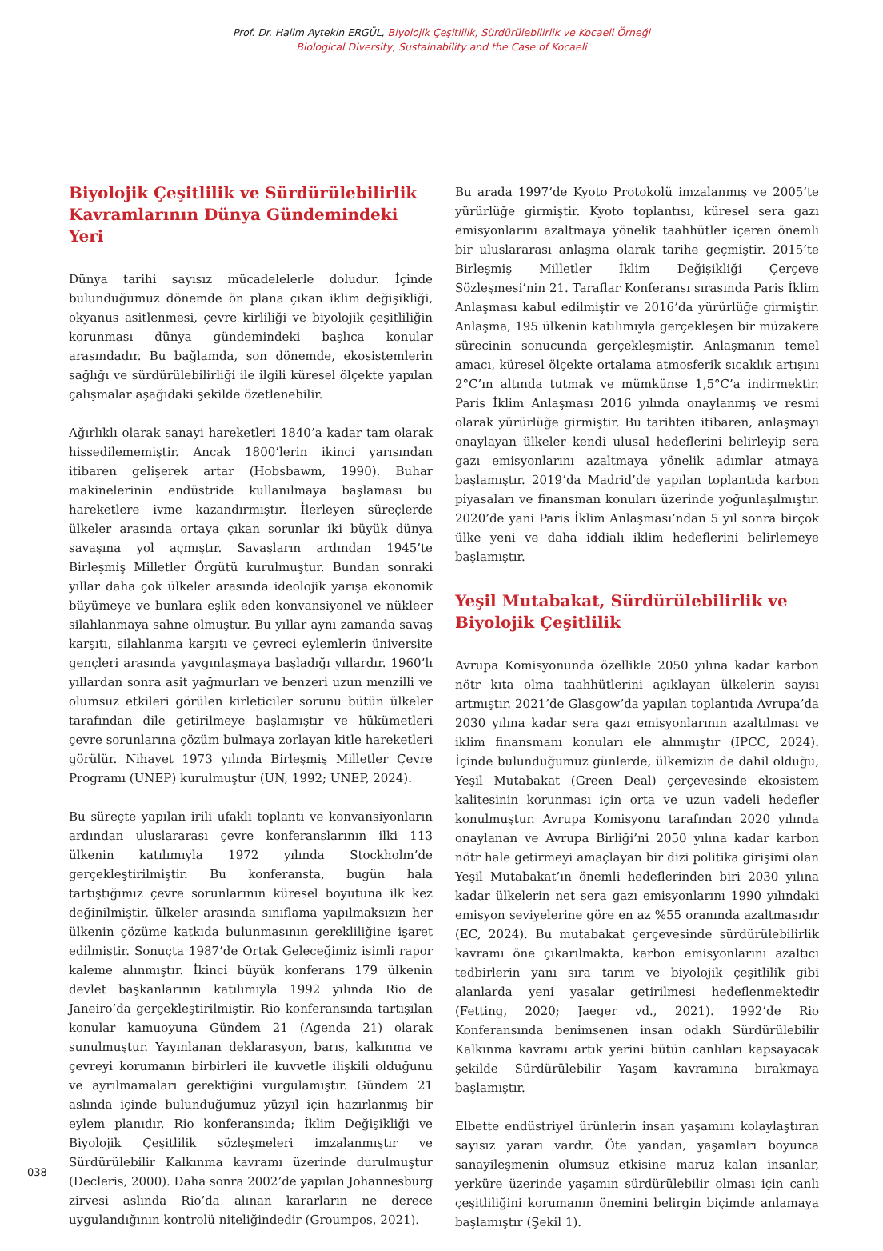Prof. Dr. Halim Aytekin ERGÜL, Biyolojik Çeşitlilik, Sürdürülebilirlik ve Kocaeli Örneği
Biological Diversity, Sustainability and the Case of Kocaeli
Biyolojik Çeşitlilik ve Sürdürülebilirlik Kavramlarının Dünya Gündemindeki Yeri
Dünya tarihi sayısız mücadelelerle doludur. İçinde bulunduğumuz dönemde ön plana çıkan iklim değişikliği, okyanus asitlenmesi, çevre kirliliği ve biyolojik çeşitliliğin korunması dünya gündemindeki başlıca konular arasındadır. Bu bağlamda, son dönemde, ekosistemlerin sağlığı ve sürdürülebilirliği ile ilgili küresel ölçekte yapılan çalışmalar aşağıdaki şekilde özetlenebilir.
Ağırlıklı olarak sanayi hareketleri 1840’a kadar tam olarak hissedilememiştir. Ancak 1800’lerin ikinci yarısından itibaren gelişerek artar (Hobsbawm, 1990). Buhar makinelerinin endüstride kullanılmaya başlaması bu hareketlere ivme kazandırmıştır. İlerleyen süreçlerde ülkeler arasında ortaya çıkan sorunlar iki büyük dünya savaşına yol açmıştır. Savaşların ardından 1945’te Birleşmiş Milletler Örgütü kurulmuştur. Bundan sonraki yıllar daha çok ülkeler arasında ideolojik yarışa ekonomik büyümeye ve bunlara eşlik eden konvansiyonel ve nükleer silahlanmaya sahne olmuştur. Bu yıllar aynı zamanda savaş karşıtı, silahlanma karşıtı ve çevreci eylemlerin üniversite gençleri arasında yaygınlaşmaya başladığı yıllardır. 1960’lı yıllardan sonra asit yağmurları ve benzeri uzun menzilli ve olumsuz etkileri görülen kirleticiler sorunu bütün ülkeler tarafından dile getirilmeye başlamıştır ve hükümetleri çevre sorunlarına çözüm bulmaya zorlayan kitle hareketleri görülür. Nihayet 1973 yılında Birleşmiş Milletler Çevre Programı (UNEP) kurulmuştur (UN, 1992; UNEP, 2024).
Bu süreçte yapılan irili ufaklı toplantı ve konvansiyonların ardından uluslararası çevre konferanslarının ilki 113 ülkenin katılımıyla 1972 yılında Stockholm’de gerçekleştirilmiştir. Bu konferansta, bugün hala tartıştığımız çevre sorunlarının küresel boyutuna ilk kez değinilmiştir, ülkeler arasında sınıflama yapılmaksızın her ülkenin çözüme katkıda bulunmasının gerekliliğine işaret edilmiştir. Sonuçta 1987’de Ortak Geleceğimiz isimli rapor kaleme alınmıştır. İkinci büyük konferans 179 ülkenin devlet başkanlarının katılımıyla 1992 yılında Rio de Janeiro’da gerçekleştirilmiştir. Rio konferansında tartışılan konular kamuoyuna Gündem 21 (Agenda 21) olarak sunulmuştur. Yayınlanan deklarasyon, barış, kalkınma ve çevreyi korumanın birbirleri ile kuvvetle ilişkili olduğunu ve ayrılmamaları gerektiğini vurgulamıştır. Gündem 21 aslında içinde bulunduğumuz yüzyıl için hazırlanmış bir eylem planıdır. Rio konferansında; İklim Değişikliği ve Biyolojik Çeşitlilik sözleşmeleri imzalanmıştır ve Sürdürülebilir Kalkınma kavramı üzerinde durulmuştur (Decleris, 2000). Daha sonra 2002’de yapılan Johannesburg zirvesi aslında Rio’da alınan kararların ne derece uygulandığının kontrolü niteliğindedir (Groumpos, 2021).
Bu arada 1997’de Kyoto Protokolü imzalanmış ve 2005’te yürürlüğe girmiştir. Kyoto toplantısı, küresel sera gazı emisyonlarını azaltmaya yönelik taahhütler içeren önemli bir uluslararası anlaşma olarak tarihe geçmiştir. 2015’te Birleşmiş Milletler İklim Değişikliği Çerçeve Sözleşmesi’nin 21. Taraflar Konferansı sırasında Paris İklim Anlaşması kabul edilmiştir ve 2016’da yürürlüğe girmiştir. Anlaşma, 195 ülkenin katılımıyla gerçekleşen bir müzakere sürecinin sonucunda gerçekleşmiştir. Anlaşmanın temel amacı, küresel ölçekte ortalama atmosferik sıcaklık artışını 2°C’ın altında tutmak ve mümkünse 1,5°C’a indirmektir. Paris İklim Anlaşması 2016 yılında onaylanmış ve resmi olarak yürürlüğe girmiştir. Bu tarihten itibaren, anlaşmayı onaylayan ülkeler kendi ulusal hedeflerini belirleyip sera gazı emisyonlarını azaltmaya yönelik adımlar atmaya başlamıştır. 2019’da Madrid’de yapılan toplantıda karbon piyasaları ve finansman konuları üzerinde yoğunlaşılmıştır. 2020’de yani Paris İklim Anlaşması’ndan 5 yıl sonra birçok ülke yeni ve daha iddialı iklim hedeflerini belirlemeye başlamıştır.
Yeşil Mutabakat, Sürdürülebilirlik ve Biyolojik Çeşitlilik
Avrupa Komisyonunda özellikle 2050 yılına kadar karbon nötr kıta olma taahhütlerini açıklayan ülkelerin sayısı artmıştır. 2021’de Glasgow’da yapılan toplantıda Avrupa’da 2030 yılına kadar sera gazı emisyonlarının azaltılması ve iklim finansmanı konuları ele alınmıştır (IPCC, 2024). İçinde bulunduğumuz günlerde, ülkemizin de dahil olduğu, Yeşil Mutabakat (Green Deal) çerçevesinde ekosistem kalitesinin korunması için orta ve uzun vadeli hedefler konulmuştur. Avrupa Komisyonu tarafından 2020 yılında onaylanan ve Avrupa Birliği’ni 2050 yılına kadar karbon nötr hale getirmeyi amaçlayan bir dizi politika girişimi olan Yeşil Mutabakat’ın önemli hedeflerinden biri 2030 yılına kadar ülkelerin net sera gazı emisyonlarını 1990 yılındaki emisyon seviyelerine göre en az %55 oranında azaltmasıdır (EC, 2024). Bu mutabakat çerçevesinde sürdürülebilirlik kavramı öne çıkarılmakta, karbon emisyonlarını azaltıcı tedbirlerin yanı sıra tarım ve biyolojik çeşitlilik gibi alanlarda yeni yasalar getirilmesi hedeflenmektedir (Fetting, 2020; Jaeger vd., 2021). 1992’de Rio Konferansında benimsenen insan odaklı Sürdürülebilir Kalkınma kavramı artık yerini bütün canlıları kapsayacak şekilde Sürdürülebilir Yaşam kavramına bırakmaya başlamıştır.
Elbette endüstriyel ürünlerin insan yaşamını kolaylaştıran sayısız yararı vardır. Öte yandan, yaşamları boyunca sanayileşmenin olumsuz etkisine maruz kalan insanlar, yerküre üzerinde yaşamın sürdürülebilir olması için canlı çeşitliliğini korumanın önemini belirgin biçimde anlamaya başlamıştır (Şekil 1).
038